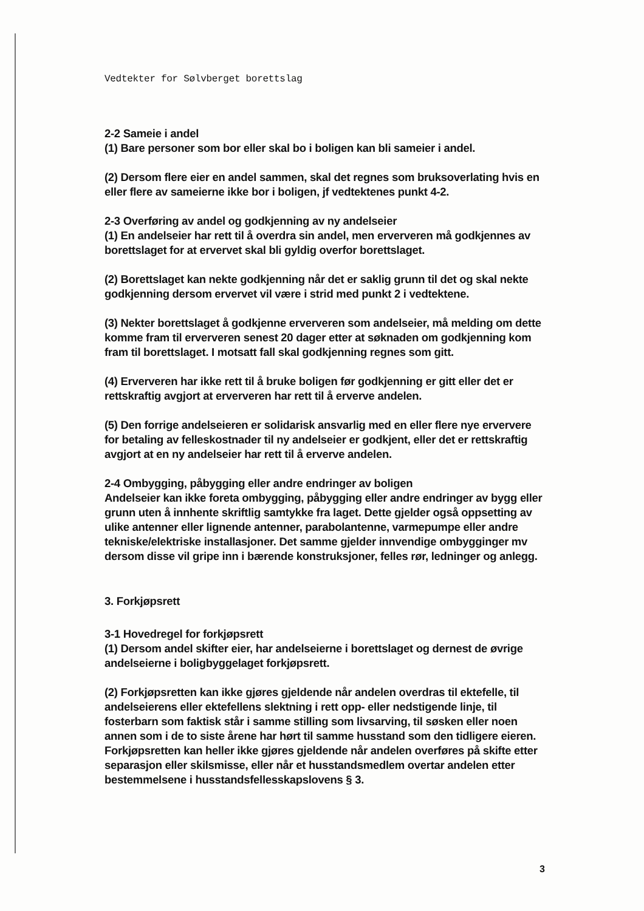Vedtekter for Sølvberget borettslag
2-2 Sameie i andel
(1) Bare personer som bor eller skal bo i boligen kan bli sameier i andel.
(2) Dersom flere eier en andel sammen, skal det regnes som bruksoverlating hvis en eller flere av sameierne ikke bor i boligen, jf vedtektenes punkt 4-2.
2-3 Overføring av andel og godkjenning av ny andelseier
(1) En andelseier har rett til å overdra sin andel, men erververen må godkjennes av borettslaget for at ervervet skal bli gyldig overfor borettslaget.
(2) Borettslaget kan nekte godkjenning når det er saklig grunn til det og skal nekte godkjenning dersom ervervet vil være i strid med punkt 2 i vedtektene.
(3) Nekter borettslaget å godkjenne erververen som andelseier, må melding om dette komme fram til erververen senest 20 dager etter at søknaden om godkjenning kom fram til borettslaget. I motsatt fall skal godkjenning regnes som gitt.
(4) Erververen har ikke rett til å bruke boligen før godkjenning er gitt eller det er rettskraftig avgjort at erververen har rett til å erverve andelen.
(5) Den forrige andelseieren er solidarisk ansvarlig med en eller flere nye erververe for betaling av felleskostnader til ny andelseier er godkjent, eller det er rettskraftig avgjort at en ny andelseier har rett til å erverve andelen.
2-4 Ombygging, påbygging eller andre endringer av boligen
Andelseier kan ikke foreta ombygging, påbygging eller andre endringer av bygg eller grunn uten å innhente skriftlig samtykke fra laget. Dette gjelder også oppsetting av ulike antenner eller lignende antenner, parabolantenne, varmepumpe eller andre tekniske/elektriske installasjoner. Det samme gjelder innvendige ombygginger mv dersom disse vil gripe inn i bærende konstruksjoner, felles rør, ledninger og anlegg.
3. Forkjøpsrett
3-1 Hovedregel for forkjøpsrett
(1) Dersom andel skifter eier, har andelseierne i borettslaget og dernest de øvrige andelseierne i boligbyggelaget forkjøpsrett.
(2) Forkjøpsretten kan ikke gjøres gjeldende når andelen overdras til ektefelle, til andelseierens eller ektefellens slektning i rett opp- eller nedstigende linje, til fosterbarn som faktisk står i samme stilling som livsarving, til søsken eller noen annen som i de to siste årene har hørt til samme husstand som den tidligere eieren. Forkjøpsretten kan heller ikke gjøres gjeldende når andelen overføres på skifte etter separasjon eller skilsmisse, eller når et husstandsmedlem overtar andelen etter bestemmelsene i husstandsfellesskapslovens § 3.
3